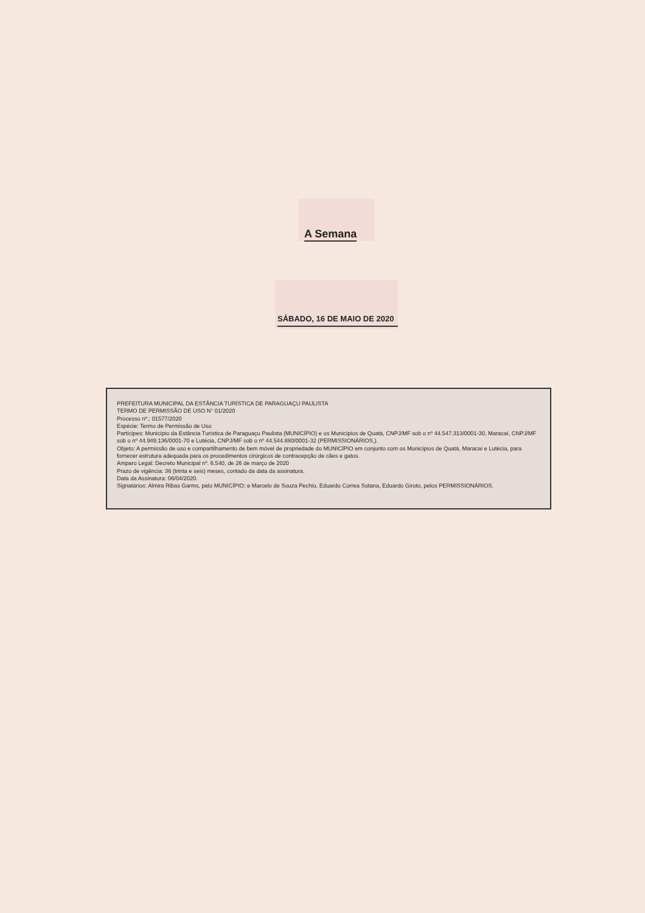A Semana
SÁBADO, 16 DE MAIO DE 2020
PREFEITURA MUNICIPAL DA ESTÂNCIA TURÍSTICA DE PARAGUAÇU PAULISTA
TERMO DE PERMISSÃO DE USO N° 01/2020
Processo nº.: 01577/2020
Espécie: Termo de Permissão de Uso
Partícipes: Município da Estância Turística de Paraguaçu Paulista (MUNICÍPIO) e os Municípios de Quatá, CNPJ/MF sob o nº 44.547.313/0001-30, Maracaí, CNPJ/MF sob o nº 44.949.136/0001-70 e Lutécia, CNPJ/MF sob o nº 44.544.880/0001-32 (PERMISSIONÁRIOS,).
Objeto: A permissão de uso e compartilhamento de bem móvel de propriedade do MUNICÍPIO em conjunto com os Municípios de Quatá, Maracaí e Lutécia, para fornecer estrutura adequada para os procedimentos cirúrgicos de contracepção de cães e gatos.
Amparo Legal: Decreto Municipal nº. 6.540, de 26 de março de 2020
Prazo de vigência: 36 (trinta e seis) meses, contado da data da assinatura.
Data da Assinatura: 06/04/2020.
Signatários: Almira Ribas Garms, pelo MUNICÍPIO; e Marcelo de Souza Pechio, Eduardo Correa Sotana, Eduardo Giroto, pelos PERMISSIONÁRIOS.